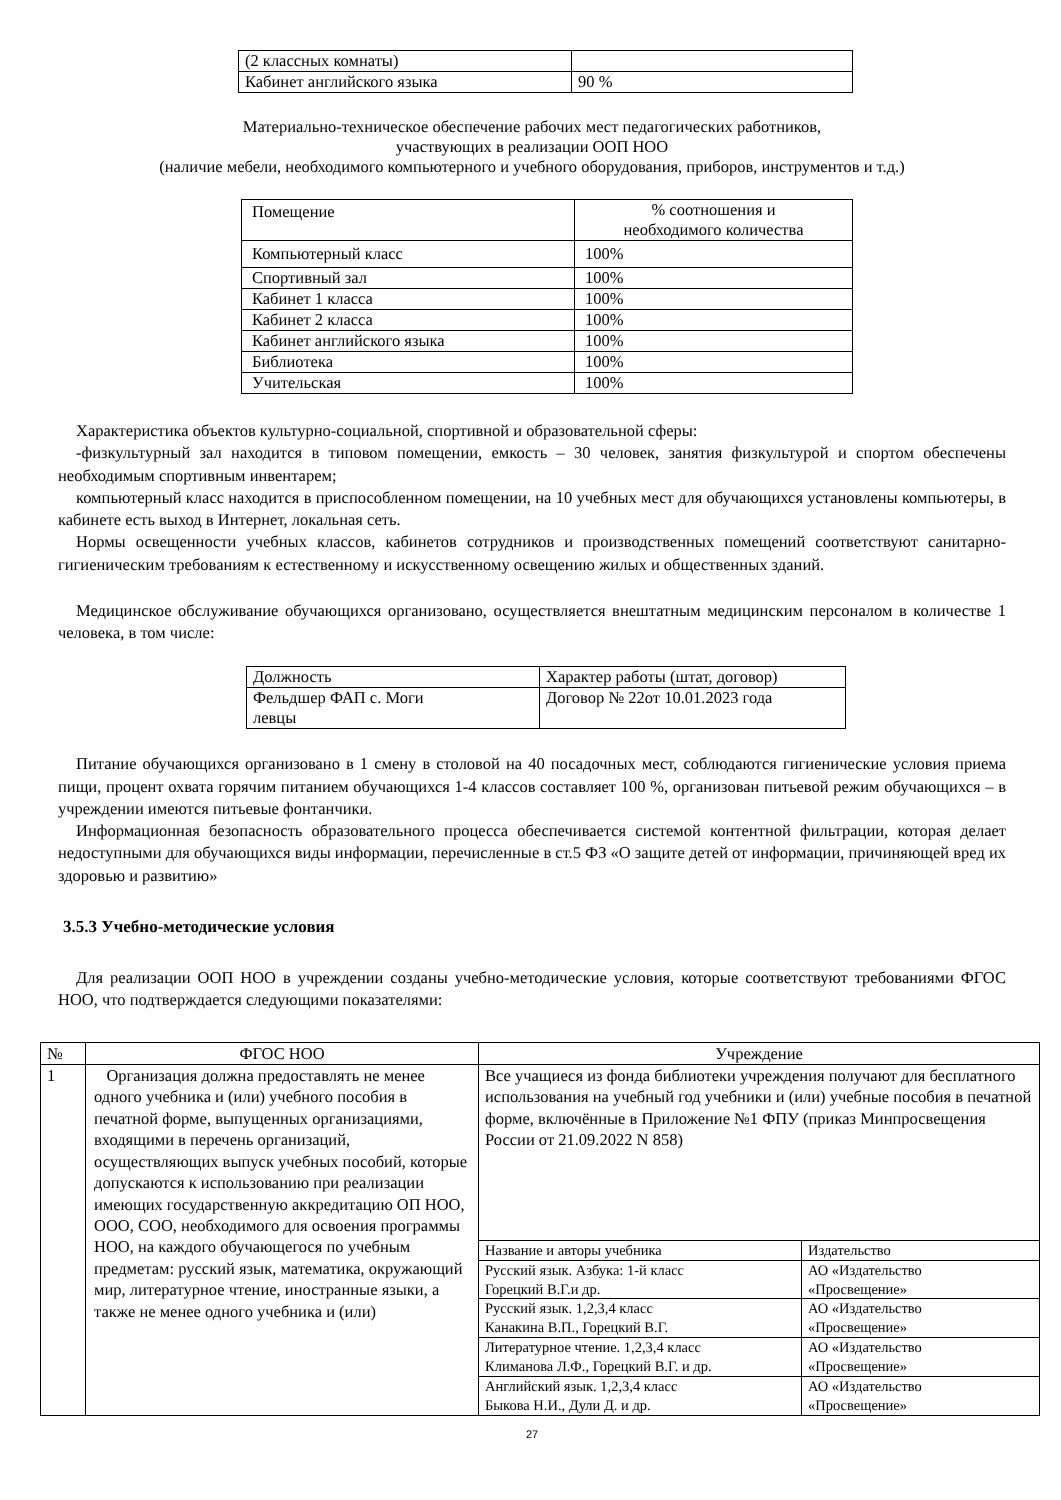| (2 классных комнаты) | |
| Кабинет английского языка | 90 % |
Материально-техническое обеспечение рабочих мест педагогических работников,
участвующих в реализации ООП НОО
(наличие мебели, необходимого компьютерного и учебного оборудования, приборов, инструментов и т.д.)
| Помещение | % соотношения и необходимого количества |
| --- | --- |
| Компьютерный класс | 100% |
| Спортивный зал | 100% |
| Кабинет 1 класса | 100% |
| Кабинет 2 класса | 100% |
| Кабинет английского языка | 100% |
| Библиотека | 100% |
| Учительская | 100% |
Характеристика объектов культурно-социальной, спортивной и образовательной сферы:
-физкультурный зал находится в типовом помещении, емкость – 30 человек, занятия физкультурой и спортом обеспечены необходимым спортивным инвентарем;
компьютерный класс находится в приспособленном помещении, на 10 учебных мест для обучающихся установлены компьютеры, в кабинете есть выход в Интернет, локальная сеть.
Нормы освещенности учебных классов, кабинетов сотрудников и производственных помещений соответствуют санитарно-гигиеническим требованиям к естественному и искусственному освещению жилых и общественных зданий.
Медицинское обслуживание обучающихся организовано, осуществляется внештатным медицинским персоналом в количестве 1 человека, в том числе:
| Должность | Характер работы (штат, договор) |
| Фельдшер ФАП с. Моги левцы | Договор № 22от 10.01.2023 года |
Питание обучающихся организовано в 1 смену в столовой на 40 посадочных мест, соблюдаются гигиенические условия приема пищи, процент охвата горячим питанием обучающихся 1-4 классов составляет 100 %, организован питьевой режим обучающихся – в учреждении имеются питьевые фонтанчики.
Информационная безопасность образовательного процесса обеспечивается системой контентной фильтрации, которая делает недоступными для обучающихся виды информации, перечисленные в ст.5 ФЗ «О защите детей от информации, причиняющей вред их здоровью и развитию»
3.5.3 Учебно-методические условия
Для реализации ООП НОО в учреждении созданы учебно-методические условия, которые соответствуют требованиями ФГОС НОО, что подтверждается следующими показателями:
| № | ФГОС НОО | Учреждение | |
| 1 | Организация должна предоставлять не менее одного учебника и (или) учебного пособия в печатной форме, выпущенных организациями, входящими в перечень организаций, осуществляющих выпуск учебных пособий, которые допускаются к использованию при реализации имеющих государственную аккредитацию ОП НОО, ООО, СОО, необходимого для освоения программы НОО, на каждого обучающегося по учебным предметам: русский язык, математика, окружающий мир, литературное чтение, иностранные языки, а также не менее одного учебника и (или) | Все учащиеся из фонда библиотеки учреждения получают для бесплатного использования на учебный год учебники и (или) учебные пособия в печатной форме, включённые в Приложение №1 ФПУ (приказ Минпросвещения России от 21.09.2022 N 858) | |
| | | Название и авторы учебника | Издательство |
| | | Русский язык. Азбука: 1-й класс Горецкий В.Г.и др. | АО «Издательство «Просвещение» |
| | | Русский язык. 1,2,3,4 класс Канакина В.П., Горецкий В.Г. | АО «Издательство «Просвещение» |
| | | Литературное чтение. 1,2,3,4 класс Климанова Л.Ф., Горецкий В.Г. и др. | АО «Издательство «Просвещение» |
| | | Английский язык. 1,2,3,4 класс Быкова Н.И., Дули Д. и др. | АО «Издательство «Просвещение» |
27